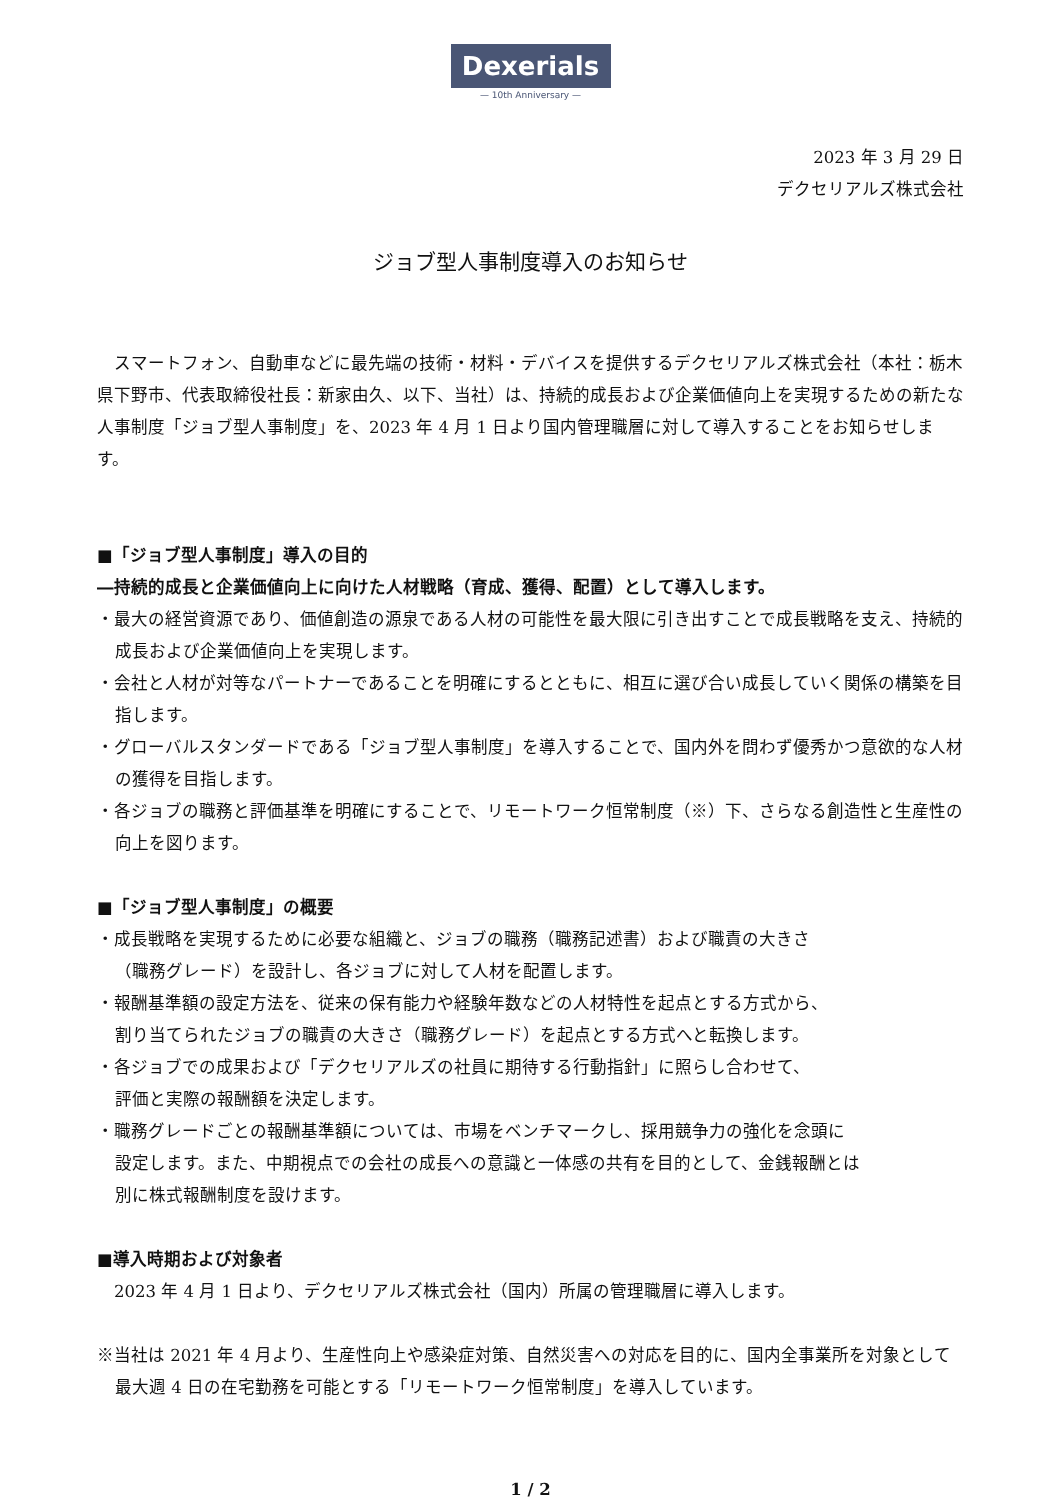Dexerials
— 10th Anniversary —
2023 年 3 月 29 日
デクセリアルズ株式会社
ジョブ型人事制度導入のお知らせ
　スマートフォン、自動車などに最先端の技術・材料・デバイスを提供するデクセリアルズ株式会社（本社：栃木県下野市、代表取締役社長：新家由久、以下、当社）は、持続的成長および企業価値向上を実現するための新たな人事制度「ジョブ型人事制度」を、2023 年 4 月 1 日より国内管理職層に対して導入することをお知らせします。
■「ジョブ型人事制度」導入の目的
―持続的成長と企業価値向上に向けた人材戦略（育成、獲得、配置）として導入します。
・最大の経営資源であり、価値創造の源泉である人材の可能性を最大限に引き出すことで成長戦略を支え、持続的成長および企業価値向上を実現します。
・会社と人材が対等なパートナーであることを明確にするとともに、相互に選び合い成長していく関係の構築を目指します。
・グローバルスタンダードである「ジョブ型人事制度」を導入することで、国内外を問わず優秀かつ意欲的な人材の獲得を目指します。
・各ジョブの職務と評価基準を明確にすることで、リモートワーク恒常制度（※）下、さらなる創造性と生産性の向上を図ります。
■「ジョブ型人事制度」の概要
・成長戦略を実現するために必要な組織と、ジョブの職務（職務記述書）および職責の大きさ
（職務グレード）を設計し、各ジョブに対して人材を配置します。
・報酬基準額の設定方法を、従来の保有能力や経験年数などの人材特性を起点とする方式から、
割り当てられたジョブの職責の大きさ（職務グレード）を起点とする方式へと転換します。
・各ジョブでの成果および「デクセリアルズの社員に期待する行動指針」に照らし合わせて、
評価と実際の報酬額を決定します。
・職務グレードごとの報酬基準額については、市場をベンチマークし、採用競争力の強化を念頭に
設定します。また、中期視点での会社の成長への意識と一体感の共有を目的として、金銭報酬とは
別に株式報酬制度を設けます。
■導入時期および対象者
　2023 年 4 月 1 日より、デクセリアルズ株式会社（国内）所属の管理職層に導入します。
※当社は 2021 年 4 月より、生産性向上や感染症対策、自然災害への対応を目的に、国内全事業所を対象として最大週 4 日の在宅勤務を可能とする「リモートワーク恒常制度」を導入しています。
1 / 2